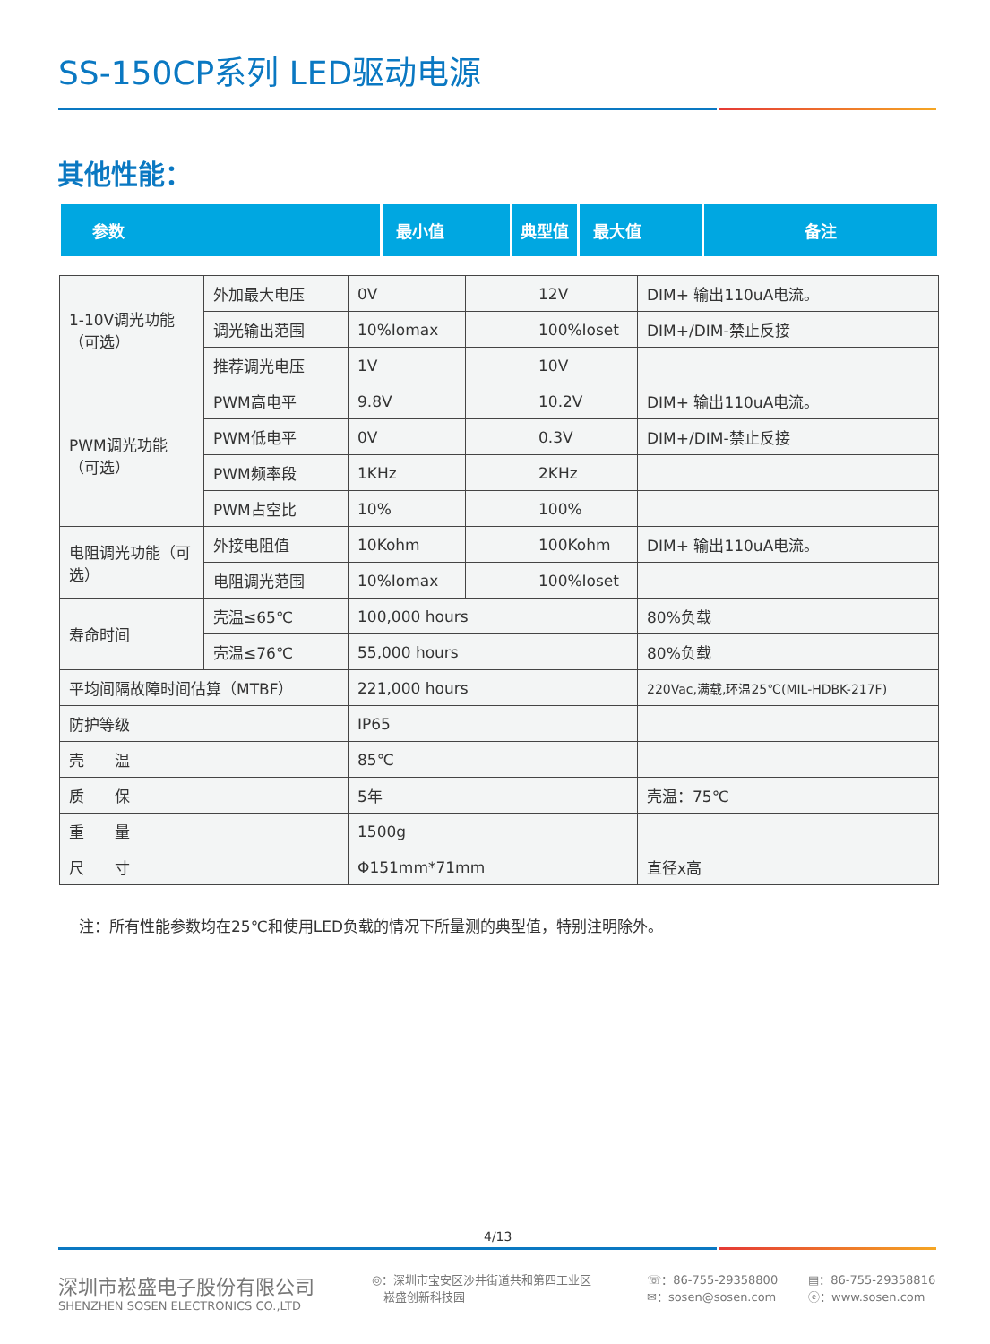SS-150CP系列 LED驱动电源
其他性能：
| 参数 | 最小值 | 典型值 | 最大值 | 备注 |
| --- | --- | --- | --- | --- |
| 1-10V调光功能（可选） | 外加最大电压 | 0V | | 12V | DIM+ 输出110uA电流。 |
| | 调光输出范围 | 10%Iomax | | 100%Ioset | DIM+/DIM-禁止反接 |
| | 推荐调光电压 | 1V | | 10V | |
| PWM调光功能（可选） | PWM高电平 | 9.8V | | 10.2V | DIM+ 输出110uA电流。 |
| | PWM低电平 | 0V | | 0.3V | DIM+/DIM-禁止反接 |
| | PWM频率段 | 1KHz | | 2KHz | |
| | PWM占空比 | 10% | | 100% | |
| 电阻调光功能（可选） | 外接电阻值 | 10Kohm | | 100Kohm | DIM+ 输出110uA电流。 |
| | 电阻调光范围 | 10%Iomax | | 100%Ioset | |
| 寿命时间 | 壳温≤65℃ | 100,000 hours | | | 80%负载 |
| | 壳温≤76℃ | 55,000 hours | | | 80%负载 |
| 平均间隔故障时间估算（MTBF） | | 221,000 hours | | | 220Vac,满载,环温25℃(MIL-HDBK-217F) |
| 防护等级 | | IP65 | | | |
| 壳 温 | | 85℃ | | | |
| 质 保 | | 5年 | | | 壳温：75℃ |
| 重 量 | | 1500g | | | |
| 尺 寸 | | Φ151mm*71mm | | | 直径x高 |
注：所有性能参数均在25℃和使用LED负载的情况下所量测的典型值，特别注明除外。
4/13
深圳市崧盛电子股份有限公司
SHENZHEN SOSEN ELECTRONICS CO.,LTD
◎：深圳市宝安区沙井街道共和第四工业区
　崧盛创新科技园
☏：86-755-29358800
✉：sosen@sosen.com
▤：86-755-29358816
ⓔ：www.sosen.com